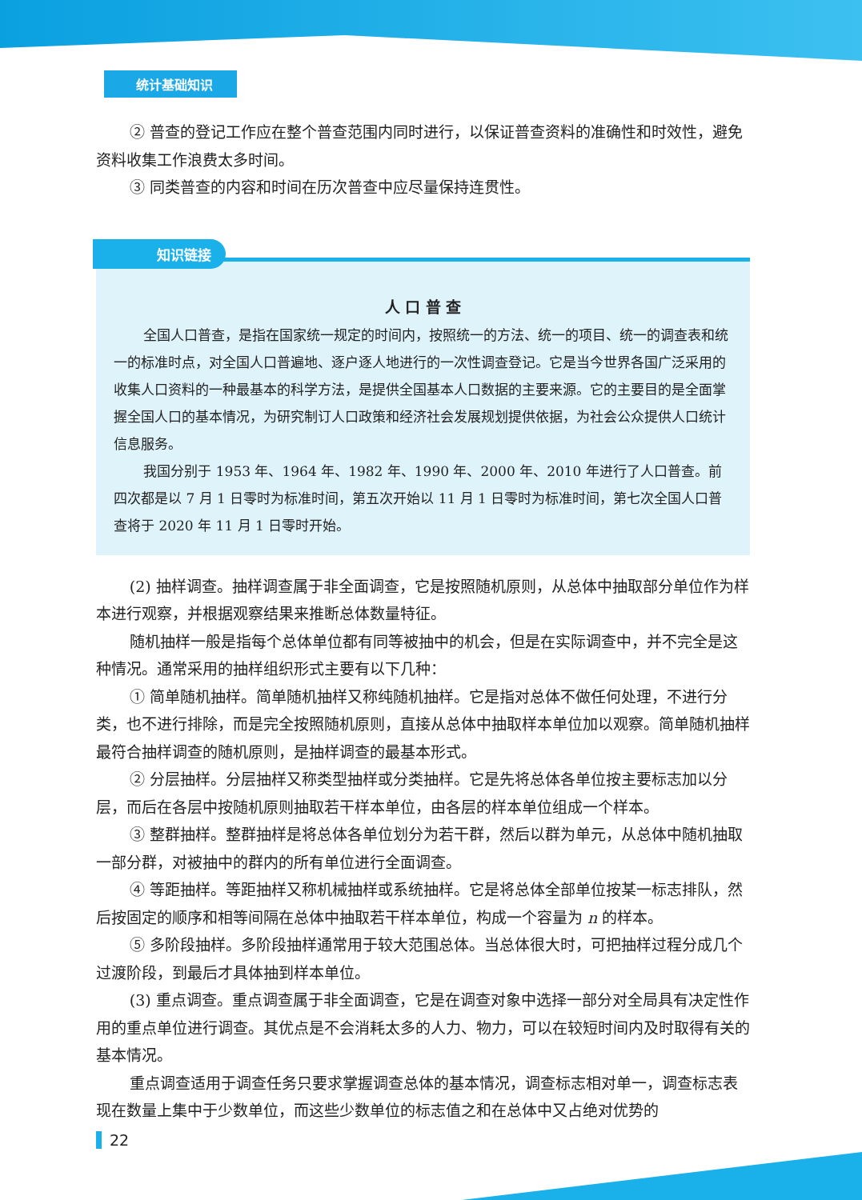统计基础知识
② 普查的登记工作应在整个普查范围内同时进行，以保证普查资料的准确性和时效性，避免资料收集工作浪费太多时间。
③ 同类普查的内容和时间在历次普查中应尽量保持连贯性。
知识链接
人 口 普 查
全国人口普查，是指在国家统一规定的时间内，按照统一的方法、统一的项目、统一的调查表和统一的标准时点，对全国人口普遍地、逐户逐人地进行的一次性调查登记。它是当今世界各国广泛采用的收集人口资料的一种最基本的科学方法，是提供全国基本人口数据的主要来源。它的主要目的是全面掌握全国人口的基本情况，为研究制订人口政策和经济社会发展规划提供依据，为社会公众提供人口统计信息服务。
我国分别于 1953 年、1964 年、1982 年、1990 年、2000 年、2010 年进行了人口普查。前四次都是以 7 月 1 日零时为标准时间，第五次开始以 11 月 1 日零时为标准时间，第七次全国人口普查将于 2020 年 11 月 1 日零时开始。
(2) 抽样调查。抽样调查属于非全面调查，它是按照随机原则，从总体中抽取部分单位作为样本进行观察，并根据观察结果来推断总体数量特征。
随机抽样一般是指每个总体单位都有同等被抽中的机会，但是在实际调查中，并不完全是这种情况。通常采用的抽样组织形式主要有以下几种：
① 简单随机抽样。简单随机抽样又称纯随机抽样。它是指对总体不做任何处理，不进行分类，也不进行排除，而是完全按照随机原则，直接从总体中抽取样本单位加以观察。简单随机抽样最符合抽样调查的随机原则，是抽样调查的最基本形式。
② 分层抽样。分层抽样又称类型抽样或分类抽样。它是先将总体各单位按主要标志加以分层，而后在各层中按随机原则抽取若干样本单位，由各层的样本单位组成一个样本。
③ 整群抽样。整群抽样是将总体各单位划分为若干群，然后以群为单元，从总体中随机抽取一部分群，对被抽中的群内的所有单位进行全面调查。
④ 等距抽样。等距抽样又称机械抽样或系统抽样。它是将总体全部单位按某一标志排队，然后按固定的顺序和相等间隔在总体中抽取若干样本单位，构成一个容量为 n 的样本。
⑤ 多阶段抽样。多阶段抽样通常用于较大范围总体。当总体很大时，可把抽样过程分成几个过渡阶段，到最后才具体抽到样本单位。
(3) 重点调查。重点调查属于非全面调查，它是在调查对象中选择一部分对全局具有决定性作用的重点单位进行调查。其优点是不会消耗太多的人力、物力，可以在较短时间内及时取得有关的基本情况。
重点调查适用于调查任务只要求掌握调查总体的基本情况，调查标志相对单一，调查标志表现在数量上集中于少数单位，而这些少数单位的标志值之和在总体中又占绝对优势的
22